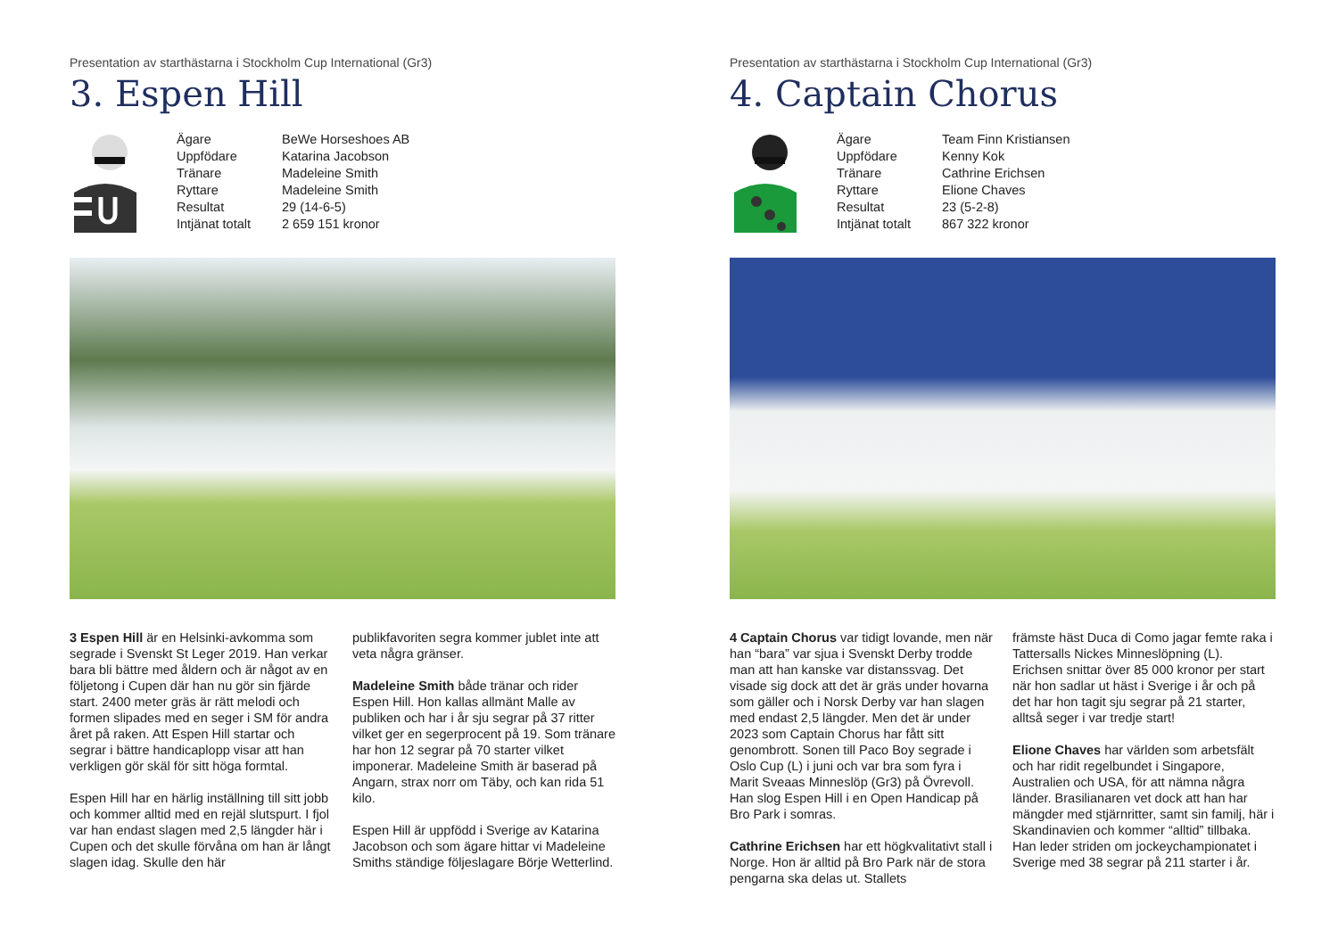Presentation av starthästarna i Stockholm Cup International (Gr3)
3. Espen Hill
| Ägare | BeWe Horseshoes AB |
| Uppfödare | Katarina Jacobson |
| Tränare | Madeleine Smith |
| Ryttare | Madeleine Smith |
| Resultat | 29 (14-6-5) |
| Intjänat totalt | 2 659 151 kronor |
3 Espen Hill är en Helsinki-avkomma som segrade i Svenskt St Leger 2019. Han verkar bara bli bättre med åldern och är något av en följetong i Cupen där han nu gör sin fjärde start. 2400 meter gräs är rätt melodi och formen slipades med en seger i SM för andra året på raken. Att Espen Hill startar och segrar i bättre handicaplopp visar att han verkligen gör skäl för sitt höga formtal.
Espen Hill har en härlig inställning till sitt jobb och kommer alltid med en rejäl slutspurt. I fjol var han endast slagen med 2,5 längder här i Cupen och det skulle förvåna om han är långt slagen idag. Skulle den här
publikfavoriten segra kommer jublet inte att veta några gränser.
Madeleine Smith både tränar och rider Espen Hill. Hon kallas allmänt Malle av publiken och har i år sju segrar på 37 ritter vilket ger en segerprocent på 19. Som tränare har hon 12 segrar på 70 starter vilket imponerar. Madeleine Smith är baserad på Angarn, strax norr om Täby, och kan rida 51 kilo.
Espen Hill är uppfödd i Sverige av Katarina Jacobson och som ägare hittar vi Madeleine Smiths ständige följeslagare Börje Wetterlind.
Presentation av starthästarna i Stockholm Cup International (Gr3)
4. Captain Chorus
| Ägare | Team Finn Kristiansen |
| Uppfödare | Kenny Kok |
| Tränare | Cathrine Erichsen |
| Ryttare | Elione Chaves |
| Resultat | 23 (5-2-8) |
| Intjänat totalt | 867 322 kronor |
4 Captain Chorus var tidigt lovande, men när han “bara” var sjua i Svenskt Derby trodde man att han kanske var distanssvag. Det visade sig dock att det är gräs under hovarna som gäller och i Norsk Derby var han slagen med endast 2,5 längder. Men det är under 2023 som Captain Chorus har fått sitt genombrott. Sonen till Paco Boy segrade i Oslo Cup (L) i juni och var bra som fyra i Marit Sveaas Minneslöp (Gr3) på Övrevoll. Han slog Espen Hill i en Open Handicap på Bro Park i somras.
Cathrine Erichsen har ett högkvalitativt stall i Norge. Hon är alltid på Bro Park när de stora pengarna ska delas ut. Stallets
främste häst Duca di Como jagar femte raka i Tattersalls Nickes Minneslöpning (L). Erichsen snittar över 85 000 kronor per start när hon sadlar ut häst i Sverige i år och på det har hon tagit sju segrar på 21 starter, alltså seger i var tredje start!
Elione Chaves har världen som arbetsfält och har ridit regelbundet i Singapore, Australien och USA, för att nämna några länder. Brasilianaren vet dock att han har mängder med stjärnritter, samt sin familj, här i Skandinavien och kommer “alltid” tillbaka. Han leder striden om jockeychampionatet i Sverige med 38 segrar på 211 starter i år.